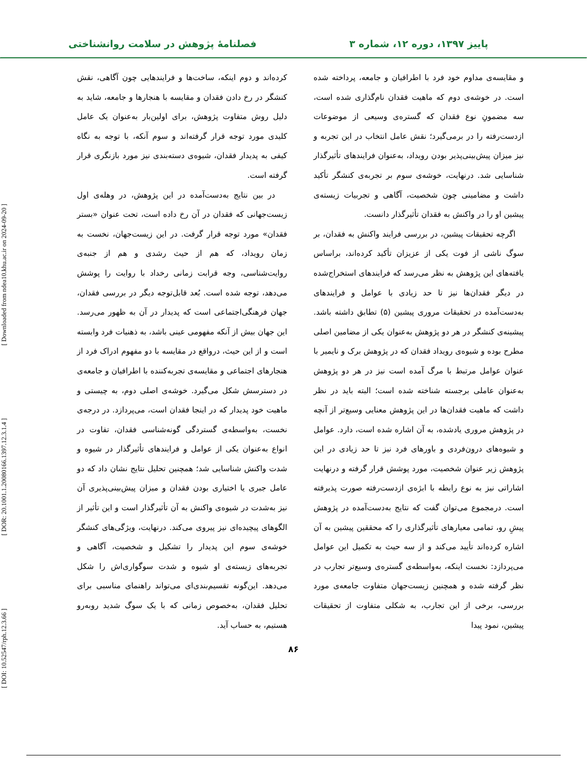پاییز ۱۳۹۷، دوره ۱۲، شماره ۳ فصلنامهٔ پژوهش در سلامت روانشناختی
و مقایسه‌ی مداوم خود فرد با اطرافیان و جامعه، پرداخته شده است. در خوشه‌ی دوم که ماهیت فقدان نام‌گذاری شده است، سه مضمونِ نوع فقدان که گستره‌ی وسیعی از موضوعات ازدست‌رفته را در برمی‌گیرد؛ نقش عامل انتخاب در این تجربه و نیز میزان پیش‌بینی‌پذیر بودن رویداد، به‌عنوان فرایندهای تأثیرگذار شناسایی شد. درنهایت، خوشه‌ی سوم بر تجربه‌ی کنشگر تأکید داشت و مضامینی چون شخصیت، آگاهی و تجربیات زیسته‌ی پیشین او را در واکنش به فقدان تأثیرگذار دانست.
اگرچه تحقیقات پیشین، در بررسی فرایند واکنش به فقدان، بر سوگ ناشی از فوت یکی از عزیزان تأکید کرده‌اند، براساس یافته‌های این پژوهش به نظر می‌رسد که فرایندهای استخراج‌شده در دیگر فقدان‌ها نیز تا حد زیادی با عوامل و فرایندهای به‌دست‌آمده در تحقیقات مروری پیشین (۵) تطابق داشته باشد. پیشینه‌ی کنشگر در هر دو پژوهش به‌عنوان یکی از مضامین اصلی مطرح بوده و شیوه‌ی رویداد فقدان که در پژوهش برک و نایمیر با عنوان عوامل مرتبط با مرگ آمده است نیز در هر دو پژوهش به‌عنوان عاملی برجسته شناخته شده است؛ البته باید در نظر داشت که ماهیت فقدان‌ها در این پژوهش معنایی وسیع‌تر از آنچه در پژوهش مروری یادشده، به آن اشاره شده است، دارد. عوامل و شیوه‌های درون‌فردی و باورهای فرد نیز تا حد زیادی در این پژوهش زیر عنوان شخصیت، مورد پوشش قرار گرفته و درنهایت اشاراتی نیز به نوع رابطه با ابژه‌ی ازدست‌رفته صورت پذیرفته است. درمجموع می‌توان گفت که نتایج به‌دست‌آمده در پژوهش پیشِ رو، تمامی معیارهای تأثیرگذاری را که محققین پیشین به آن اشاره کرده‌اند تأیید می‌کند و از سه حیث به تکمیل این عوامل می‌پردازد: نخست اینکه، به‌واسطه‌ی گستره‌ی وسیع‌تر تجارب در نظر گرفته شده و همچنین زیست‌جهان متفاوت جامعه‌ی مورد بررسی، برخی از این تجارب، به شکلی متفاوت از تحقیقات پیشین، نمود پیدا
کرده‌اند و دوم اینکه، ساخت‌ها و فرایندهایی چون آگاهی، نقش کنشگر در رخ دادن فقدان و مقایسه با هنجارها و جامعه، شاید به دلیل روش متفاوت پژوهش، برای اولین‌بار به‌عنوان یک عامل کلیدی مورد توجه قرار گرفته‌اند و سوم آنکه، با توجه به نگاه کیفی به پدیدار فقدان، شیوه‌ی دسته‌بندی نیز مورد بازنگری قرار گرفته است.
در بین نتایج به‌دست‌آمده در این پژوهش، در وهله‌ی اول زیست‌جهانی که فقدان در آن رخ داده است، تحت عنوان «بستر فقدان» مورد توجه قرار گرفت. در این زیست‌جهان، نخست به زمان رویداد، که هم از حیث رشدی و هم از جنبه‌ی روایت‌شناسی، وجه قرابت زمانی رخداد با روایت را پوشش می‌دهد، توجه شده است. بُعد قابل‌توجه دیگر در بررسی فقدان، جهان فرهنگی‌اجتماعی است که پدیدار در آن به ظهور می‌رسد. این جهان بیش از آنکه مفهومی عینی باشد، به ذهنیات فرد وابسته است و از این حیث، درواقع در مقایسه با دو مفهوم ادراک فرد از هنجارهای اجتماعی و مقایسه‌ی تجربه‌کننده با اطرافیان و جامعه‌ی در دسترسش شکل می‌گیرد. خوشه‌ی اصلی دوم، به چیستی و ماهیت خود پدیدار که در اینجا فقدان است، می‌پردازد. در درجه‌ی نخست، به‌واسطه‌ی گستردگی گونه‌شناسی فقدان، تفاوت در انواع به‌عنوان یکی از عوامل و فرایندهای تأثیرگذار در شیوه و شدت واکنش شناسایی شد؛ همچنین تحلیل نتایج نشان داد که دو عامل جبری یا اختیاری بودن فقدان و میزان پیش‌بینی‌پذیری آن نیز به‌شدت در شیوه‌ی واکنش به آن تأثیرگذار است و این تأثیر از الگوهای پیچیده‌ای نیز پیروی می‌کند. درنهایت، ویژگی‌های کنشگر خوشه‌ی سوم این پدیدار را تشکیل و شخصیت، آگاهی و تجربه‌های زیسته‌ی او شیوه و شدت سوگواری‌اش را شکل می‌دهد. این‌گونه تقسیم‌بندی‌ای می‌تواند راهنمای مناسبی برای تحلیل فقدان، به‌خصوص زمانی که با یک سوگ شدید روبه‌رو هستیم، به حساب آید.
۸۶
[ DOI: 10.52547/rph.12.3.66 ] [ DOR: 20.1001.1.20080166.1397.12.3.1.4 ] [ Downloaded from ndea10.khu.ac.ir on 2024-09-20 ]